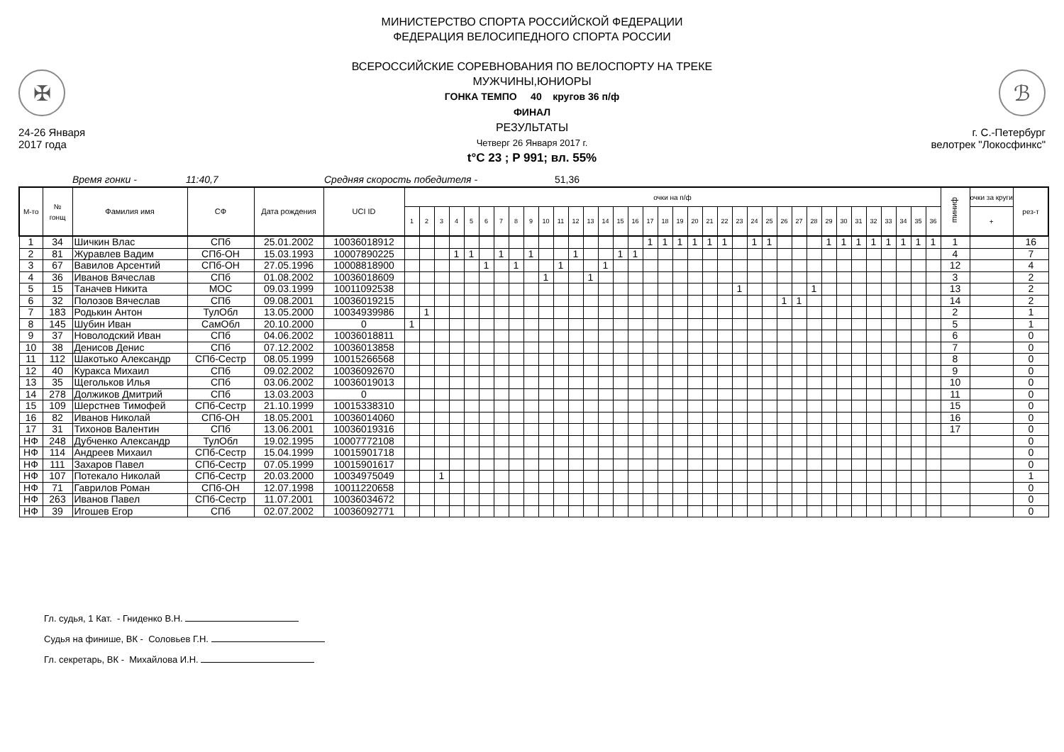✠
24-26 Января
2017 года
МИНИСТЕРСТВО СПОРТА РОССИЙСКОЙ ФЕДЕРАЦИИ
ФЕДЕРАЦИЯ ВЕЛОСИПЕДНОГО СПОРТА РОССИИ
ВСЕРОССИЙСКИЕ СОРЕВНОВАНИЯ ПО ВЕЛОСПОРТУ НА ТРЕКЕ
МУЖЧИНЫ,ЮНИОРЫ
ГОНКА ТЕМПО 40 кругов 36 п/ф
ФИНАЛ
РЕЗУЛЬТАТЫ
Четверг 26 Января 2017 г.
t°C 23 ; P 991; вл. 55%
ℬ
г. С.-Петербург
велотрек "Локосфинкс"
Время гонки - 11:40,7 Средняя скорость победителя - 51,36
| М-то | № гонщ | Фамилия имя | СФ | Дата рождения | UCI ID | очки на п/ф | | | | | | | | | | | | | | | | | | | | | | | | | | | | | | | | | | | | финиш | очки за круги | рез-т |
| --- | --- | --- | --- | --- | --- | --- | --- | --- | --- | --- | --- | --- | --- | --- | --- | --- | --- | --- | --- | --- | --- | --- | --- | --- | --- | --- | --- | --- | --- | --- | --- | --- | --- | --- | --- | --- | --- | --- | --- | --- | --- | --- | --- | --- |
| | | | | | | 1 | 2 | 3 | 4 | 5 | 6 | 7 | 8 | 9 | 10 | 11 | 12 | 13 | 14 | 15 | 16 | 17 | 18 | 19 | 20 | 21 | 22 | 23 | 24 | 25 | 26 | 27 | 28 | 29 | 30 | 31 | 32 | 33 | 34 | 35 | 36 | | + | |
| 1 | 34 | Шичкин Влас | СПб | 25.01.2002 | 10036018912 | | | | | | | | | | | | | | | | | 1 | 1 | 1 | 1 | 1 | 1 | | 1 | 1 | | | | 1 | 1 | 1 | 1 | 1 | 1 | 1 | 1 | 1 | | 16 |
| 2 | 81 | Журавлев Вадим | СПб-ОН | 15.03.1993 | 10007890225 | | | | 1 | 1 | | 1 | | 1 | | | 1 | | | 1 | 1 | | | | | | | | | | | | | | | | | | | | | 4 | | 7 |
| 3 | 67 | Вавилов Арсентий | СПб-ОН | 27.05.1996 | 10008818900 | | | | | | 1 | | 1 | | | 1 | | | 1 | | | | | | | | | | | | | | | | | | | | | | | 12 | | 4 |
| 4 | 36 | Иванов Вячеслав | СПб | 01.08.2002 | 10036018609 | | | | | | | | | | 1 | | | 1 | | | | | | | | | | | | | | | | | | | | | | | | 3 | | 2 |
| 5 | 15 | Таначев Никита | МОС | 09.03.1999 | 10011092538 | | | | | | | | | | | | | | | | | | | | | | | 1 | | | | | 1 | | | | | | | | | 13 | | 2 |
| 6 | 32 | Полозов Вячеслав | СПб | 09.08.2001 | 10036019215 | | | | | | | | | | | | | | | | | | | | | | | | | | 1 | 1 | | | | | | | | | | 14 | | 2 |
| 7 | 183 | Родькин Антон | ТулОбл | 13.05.2000 | 10034939986 | | 1 | | | | | | | | | | | | | | | | | | | | | | | | | | | | | | | | | | | 2 | | 1 |
| 8 | 145 | Шубин Иван | СамОбл | 20.10.2000 | 0 | 1 | | | | | | | | | | | | | | | | | | | | | | | | | | | | | | | | | | | | 5 | | 1 |
| 9 | 37 | Новолодский Иван | СПб | 04.06.2002 | 10036018811 | | | | | | | | | | | | | | | | | | | | | | | | | | | | | | | | | | | | | 6 | | 0 |
| 10 | 38 | Денисов Денис | СПб | 07.12.2002 | 10036013858 | | | | | | | | | | | | | | | | | | | | | | | | | | | | | | | | | | | | | 7 | | 0 |
| 11 | 112 | Шакотько Александр | СПб-Сестр | 08.05.1999 | 10015266568 | | | | | | | | | | | | | | | | | | | | | | | | | | | | | | | | | | | | | 8 | | 0 |
| 12 | 40 | Куракса Михаил | СПб | 09.02.2002 | 10036092670 | | | | | | | | | | | | | | | | | | | | | | | | | | | | | | | | | | | | | 9 | | 0 |
| 13 | 35 | Щегольков Илья | СПб | 03.06.2002 | 10036019013 | | | | | | | | | | | | | | | | | | | | | | | | | | | | | | | | | | | | | 10 | | 0 |
| 14 | 278 | Должиков Дмитрий | СПб | 13.03.2003 | 0 | | | | | | | | | | | | | | | | | | | | | | | | | | | | | | | | | | | | | 11 | | 0 |
| 15 | 109 | Шерстнев Тимофей | СПб-Сестр | 21.10.1999 | 10015338310 | | | | | | | | | | | | | | | | | | | | | | | | | | | | | | | | | | | | | 15 | | 0 |
| 16 | 82 | Иванов Николай | СПб-ОН | 18.05.2001 | 10036014060 | | | | | | | | | | | | | | | | | | | | | | | | | | | | | | | | | | | | | 16 | | 0 |
| 17 | 31 | Тихонов Валентин | СПб | 13.06.2001 | 10036019316 | | | | | | | | | | | | | | | | | | | | | | | | | | | | | | | | | | | | | 17 | | 0 |
| НФ | 248 | Дубченко Александр | ТулОбл | 19.02.1995 | 10007772108 | | | | | | | | | | | | | | | | | | | | | | | | | | | | | | | | | | | | | | | 0 |
| НФ | 114 | Андреев Михаил | СПб-Сестр | 15.04.1999 | 10015901718 | | | | | | | | | | | | | | | | | | | | | | | | | | | | | | | | | | | | | | | 0 |
| НФ | 111 | Захаров Павел | СПб-Сестр | 07.05.1999 | 10015901617 | | | | | | | | | | | | | | | | | | | | | | | | | | | | | | | | | | | | | | | 0 |
| НФ | 107 | Потекало Николай | СПб-Сестр | 20.03.2000 | 10034975049 | | | 1 | | | | | | | | | | | | | | | | | | | | | | | | | | | | | | | | | | | | 1 |
| НФ | 71 | Гаврилов Роман | СПб-ОН | 12.07.1998 | 10011220658 | | | | | | | | | | | | | | | | | | | | | | | | | | | | | | | | | | | | | | | 0 |
| НФ | 263 | Иванов Павел | СПб-Сестр | 11.07.2001 | 10036034672 | | | | | | | | | | | | | | | | | | | | | | | | | | | | | | | | | | | | | | | 0 |
| НФ | 39 | Игошев Егор | СПб | 02.07.2002 | 10036092771 | | | | | | | | | | | | | | | | | | | | | | | | | | | | | | | | | | | | | | | 0 |
Гл. судья, 1 Кат. - Гниденко В.Н.
Судья на финише, ВК - Соловьев Г.Н.
Гл. секретарь, ВК - Михайлова И.Н.